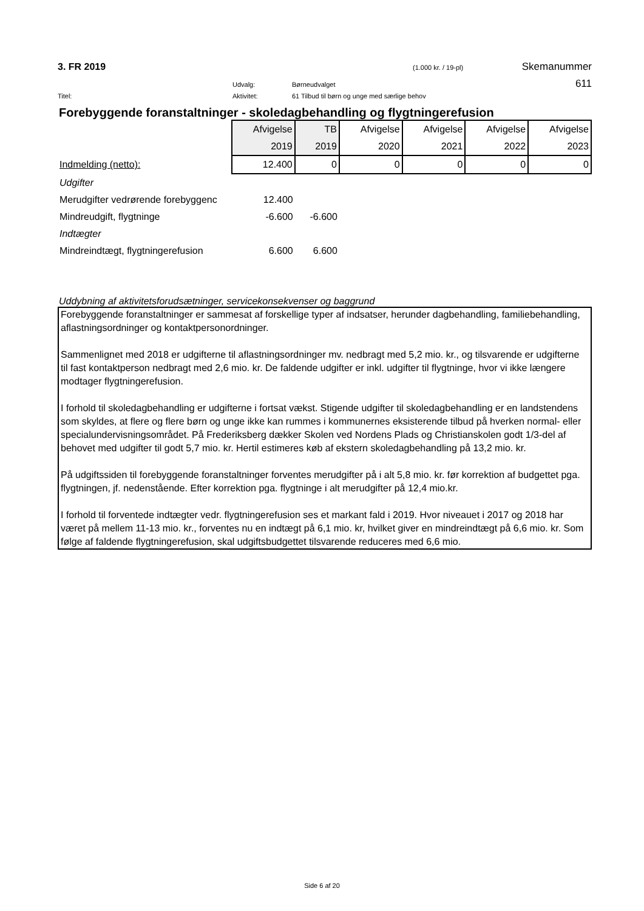3. FR 2019 (1.000 kr. / 19-pl) Skemanummer
Udvalg: Børneudvalget 611
Titel: Aktivitet: 61 Tilbud til børn og unge med særlige behov
Forebyggende foranstaltninger - skoledagbehandling og flygtningerefusion
| | Afvigelse | TB | Afvigelse | Afvigelse | Afvigelse | Afvigelse |
| | 2019 | 2019 | 2020 | 2021 | 2022 | 2023 |
| Indmelding (netto): | 12.400 | 0 | 0 | 0 | 0 | 0 |
| Udgifter | | | | | | |
| Merudgifter vedrørende forebyggenc | 12.400 | | | | | |
| Mindreudgift, flygtninge | -6.600 | -6.600 | | | | |
| Indtægter | | | | | | |
| Mindreindtægt, flygtningerefusion | 6.600 | 6.600 | | | | |
Uddybning af aktivitetsforudsætninger, servicekonsekvenser og baggrund
Forebyggende foranstaltninger er sammesat af forskellige typer af indsatser, herunder dagbehandling, familiebehandling, aflastningsordninger og kontaktpersonordninger.
Sammenlignet med 2018 er udgifterne til aflastningsordninger mv. nedbragt med 5,2 mio. kr., og tilsvarende er udgifterne til fast kontaktperson nedbragt med 2,6 mio. kr. De faldende udgifter er inkl. udgifter til flygtninge, hvor vi ikke længere modtager flygtningerefusion.
I forhold til skoledagbehandling er udgifterne i fortsat vækst. Stigende udgifter til skoledagbehandling er en landstendens som skyldes, at flere og flere børn og unge ikke kan rummes i kommunernes eksisterende tilbud på hverken normal- eller specialundervisningsområdet. På Frederiksberg dækker Skolen ved Nordens Plads og Christianskolen godt 1/3-del af behovet med udgifter til godt 5,7 mio. kr. Hertil estimeres køb af ekstern skoledagbehandling på 13,2 mio. kr.
På udgiftssiden til forebyggende foranstaltninger forventes merudgifter på i alt 5,8 mio. kr. før korrektion af budgettet pga. flygtningen, jf. nedenstående. Efter korrektion pga. flygtninge i alt merudgifter på 12,4 mio.kr.
I forhold til forventede indtægter vedr. flygtningerefusion ses et markant fald i 2019. Hvor niveauet i 2017 og 2018 har været på mellem 11-13 mio. kr., forventes nu en indtægt på 6,1 mio. kr, hvilket giver en mindreindtægt på 6,6 mio. kr. Som følge af faldende flygtningerefusion, skal udgiftsbudgettet tilsvarende reduceres med 6,6 mio.
Side 6 af 20